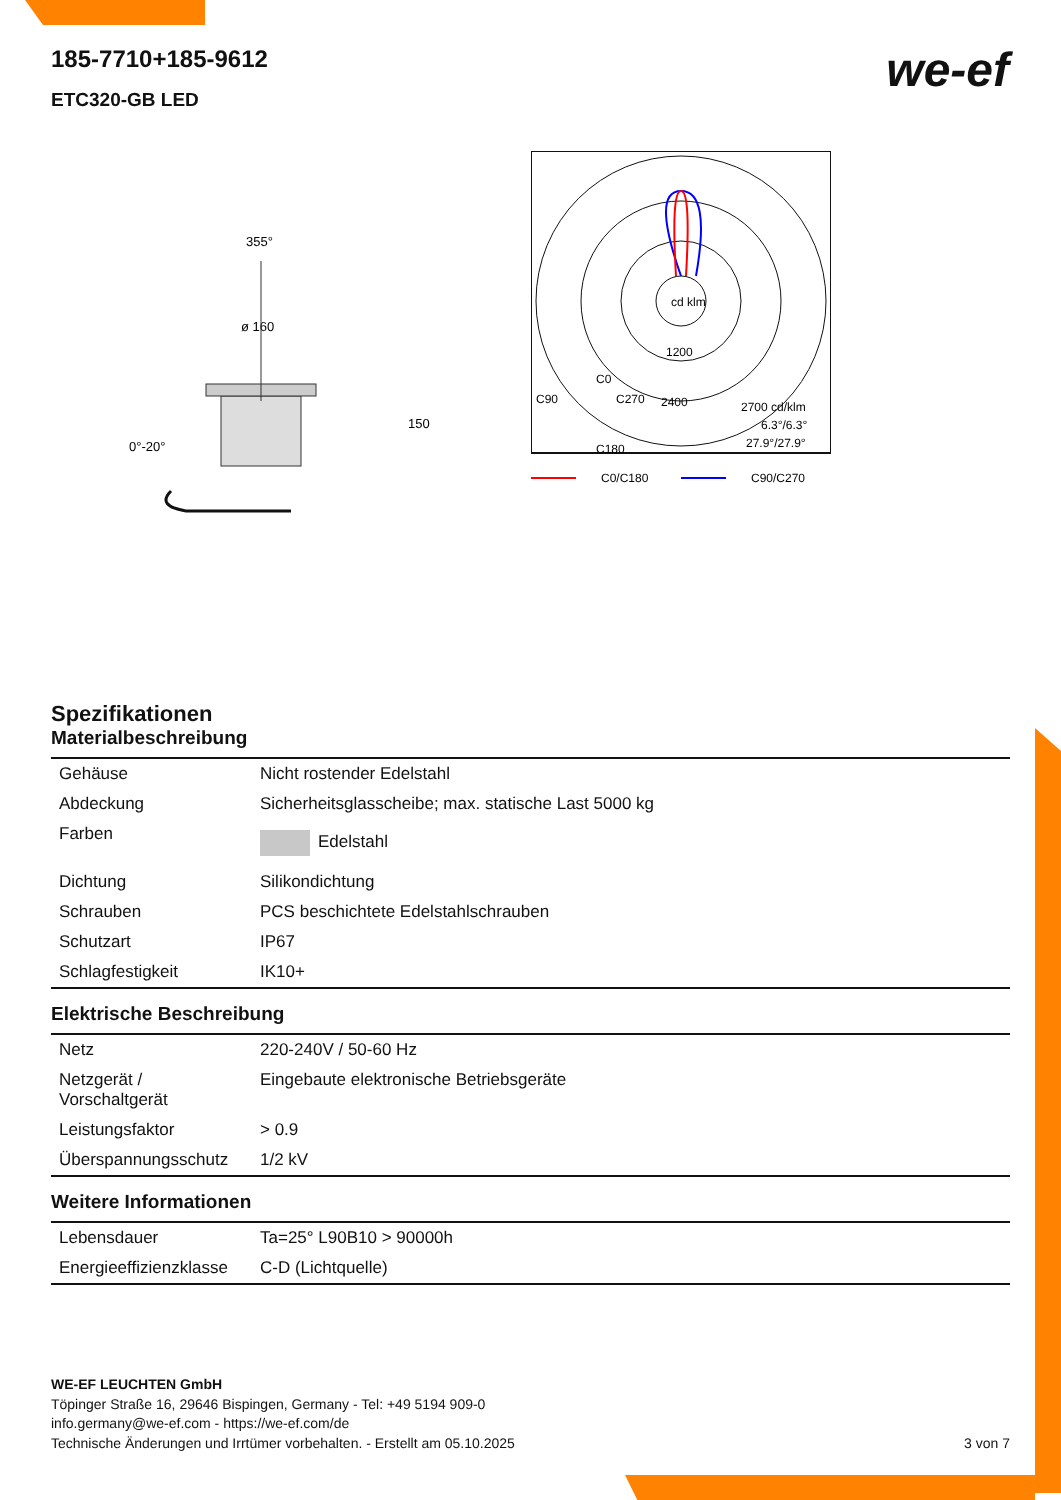we-ef
185-7710+185-9612
ETC320-GB LED
355°
ø 160
150
0°-20°
cd klm
1200
2400
2700 cd/klm
6.3°/6.3°
27.9°/27.9°
C0
C90
C270
C180
C0/C180
C90/C270
Spezifikationen
Materialbeschreibung
| Gehäuse | Nicht rostender Edelstahl |
| Abdeckung | Sicherheitsglasscheibe; max. statische Last 5000 kg |
| Farben | Edelstahl |
| Dichtung | Silikondichtung |
| Schrauben | PCS beschichtete Edelstahlschrauben |
| Schutzart | IP67 |
| Schlagfestigkeit | IK10+ |
Elektrische Beschreibung
| Netz | 220-240V / 50-60 Hz |
| Netzgerät / Vorschaltgerät | Eingebaute elektronische Betriebsgeräte |
| Leistungsfaktor | > 0.9 |
| Überspannungsschutz | 1/2 kV |
Weitere Informationen
| Lebensdauer | Ta=25° L90B10 > 90000h |
| Energieeffizienzklasse | C-D (Lichtquelle) |
WE-EF LEUCHTEN GmbH
Töpinger Straße 16, 29646 Bispingen, Germany - Tel: +49 5194 909-0
info.germany@we-ef.com - https://we-ef.com/de
Technische Änderungen und Irrtümer vorbehalten. - Erstellt am 05.10.2025 3 von 7